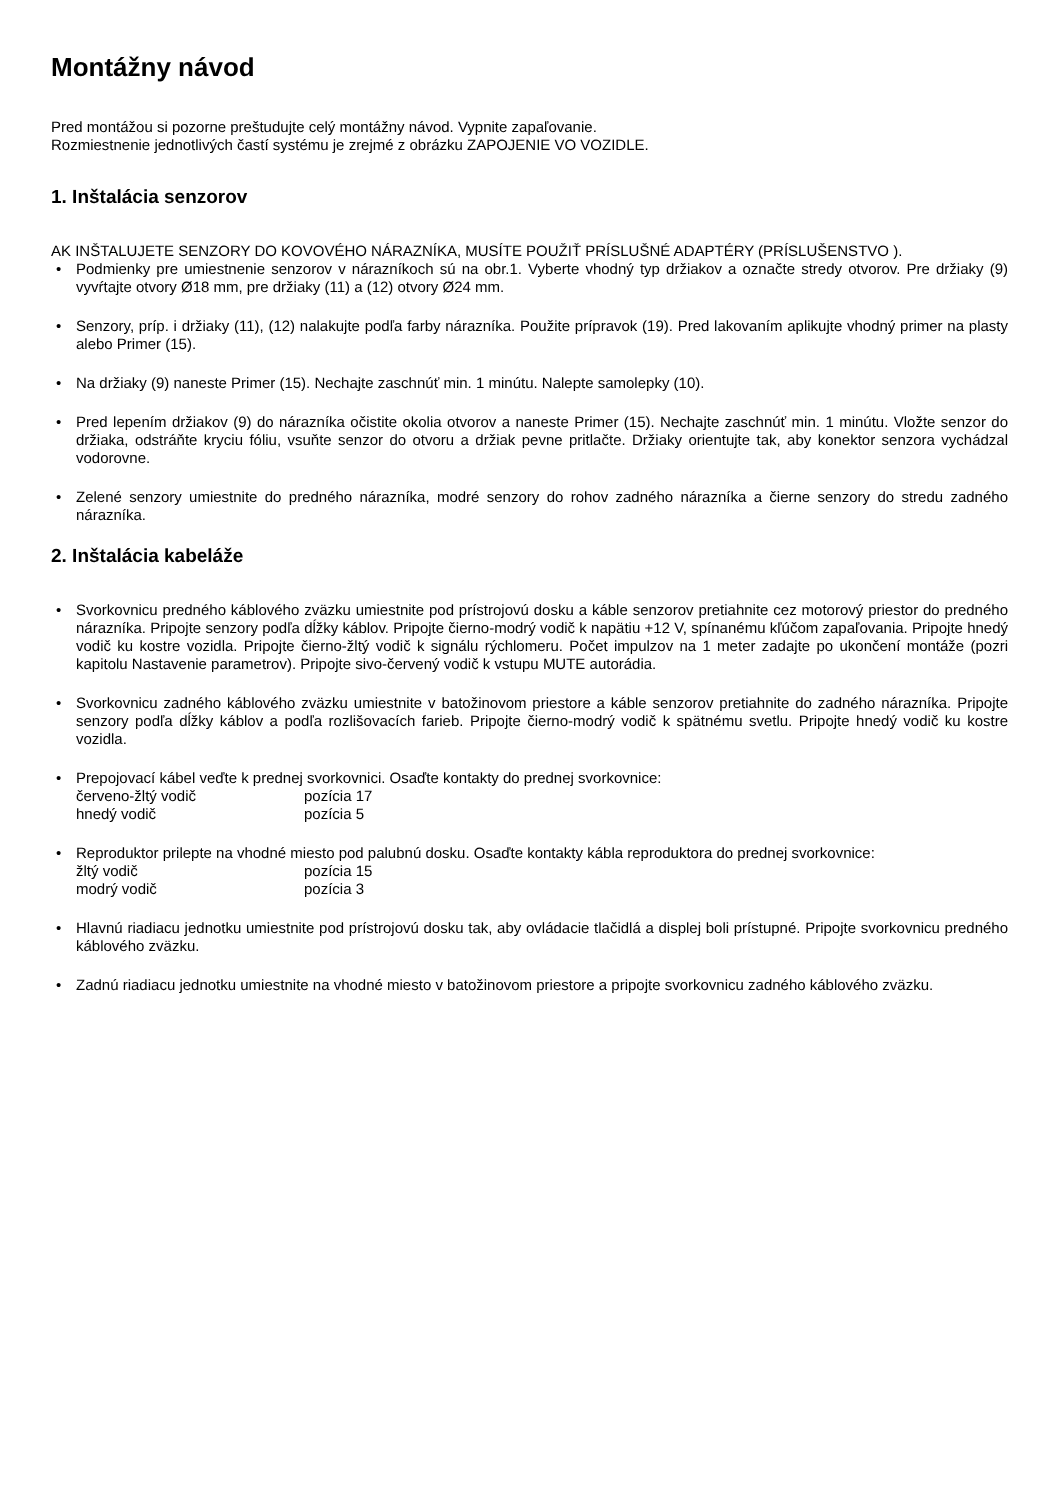Montážny návod
Pred montážou si pozorne preštudujte celý montážny návod. Vypnite zapaľovanie.
Rozmiestnenie jednotlivých častí systému je zrejmé z obrázku ZAPOJENIE VO VOZIDLE.
1. Inštalácia senzorov
AK INŠTALUJETE SENZORY DO KOVOVÉHO NÁRAZNÍKA, MUSÍTE POUŽIŤ PRÍSLUŠNÉ ADAPTÉRY (PRÍSLUŠENSTVO ).
• Podmienky pre umiestnenie senzorov v nárazníkoch sú na obr.1. Vyberte vhodný typ držiakov a označte stredy otvorov. Pre držiaky (9) vyvŕtajte otvory Ø18 mm, pre držiaky (11) a (12) otvory Ø24 mm.
• Senzory, príp. i držiaky (11), (12) nalakujte podľa farby nárazníka. Použite prípravok (19). Pred lakovaním aplikujte vhodný primer na plasty alebo Primer (15).
• Na držiaky (9) naneste Primer (15). Nechajte zaschnúť min. 1 minútu. Nalepte samolepky (10).
• Pred lepením držiakov (9) do nárazníka očistite okolia otvorov a naneste Primer (15). Nechajte zaschnúť min. 1 minútu. Vložte senzor do držiaka, odstráňte kryciu fóliu, vsuňte senzor do otvoru a držiak pevne pritlačte. Držiaky orientujte tak, aby konektor senzora vychádzal vodorovne.
• Zelené senzory umiestnite do predného nárazníka, modré senzory do rohov zadného nárazníka a čierne senzory do stredu zadného nárazníka.
2. Inštalácia kabeláže
• Svorkovnicu predného káblového zväzku umiestnite pod prístrojovú dosku a káble senzorov pretiahnite cez motorový priestor do predného nárazníka. Pripojte senzory podľa dĺžky káblov. Pripojte čierno-modrý vodič k napätiu +12 V, spínanému kľúčom zapaľovania. Pripojte hnedý vodič ku kostre vozidla. Pripojte čierno-žltý vodič k signálu rýchlomeru. Počet impulzov na 1 meter zadajte po ukončení montáže (pozri kapitolu Nastavenie parametrov). Pripojte sivo-červený vodič k vstupu MUTE autorádia.
• Svorkovnicu zadného káblového zväzku umiestnite v batožinovom priestore a káble senzorov pretiahnite do zadného nárazníka. Pripojte senzory podľa dĺžky káblov a podľa rozlišovacích farieb. Pripojte čierno-modrý vodič k spätnému svetlu. Pripojte hnedý vodič ku kostre vozidla.
• Prepojovací kábel veďte k prednej svorkovnici. Osaďte kontakty do prednej svorkovnice:
| červeno-žltý vodič | pozícia 17 |
| hnedý vodič | pozícia 5 |
• Reproduktor prilepte na vhodné miesto pod palubnú dosku. Osaďte kontakty kábla reproduktora do prednej svorkovnice:
| žltý vodič | pozícia 15 |
| modrý vodič | pozícia 3 |
• Hlavnú riadiacu jednotku umiestnite pod prístrojovú dosku tak, aby ovládacie tlačidlá a displej boli prístupné. Pripojte svorkovnicu predného káblového zväzku.
• Zadnú riadiacu jednotku umiestnite na vhodné miesto v batožinovom priestore a pripojte svorkovnicu zadného káblového zväzku.